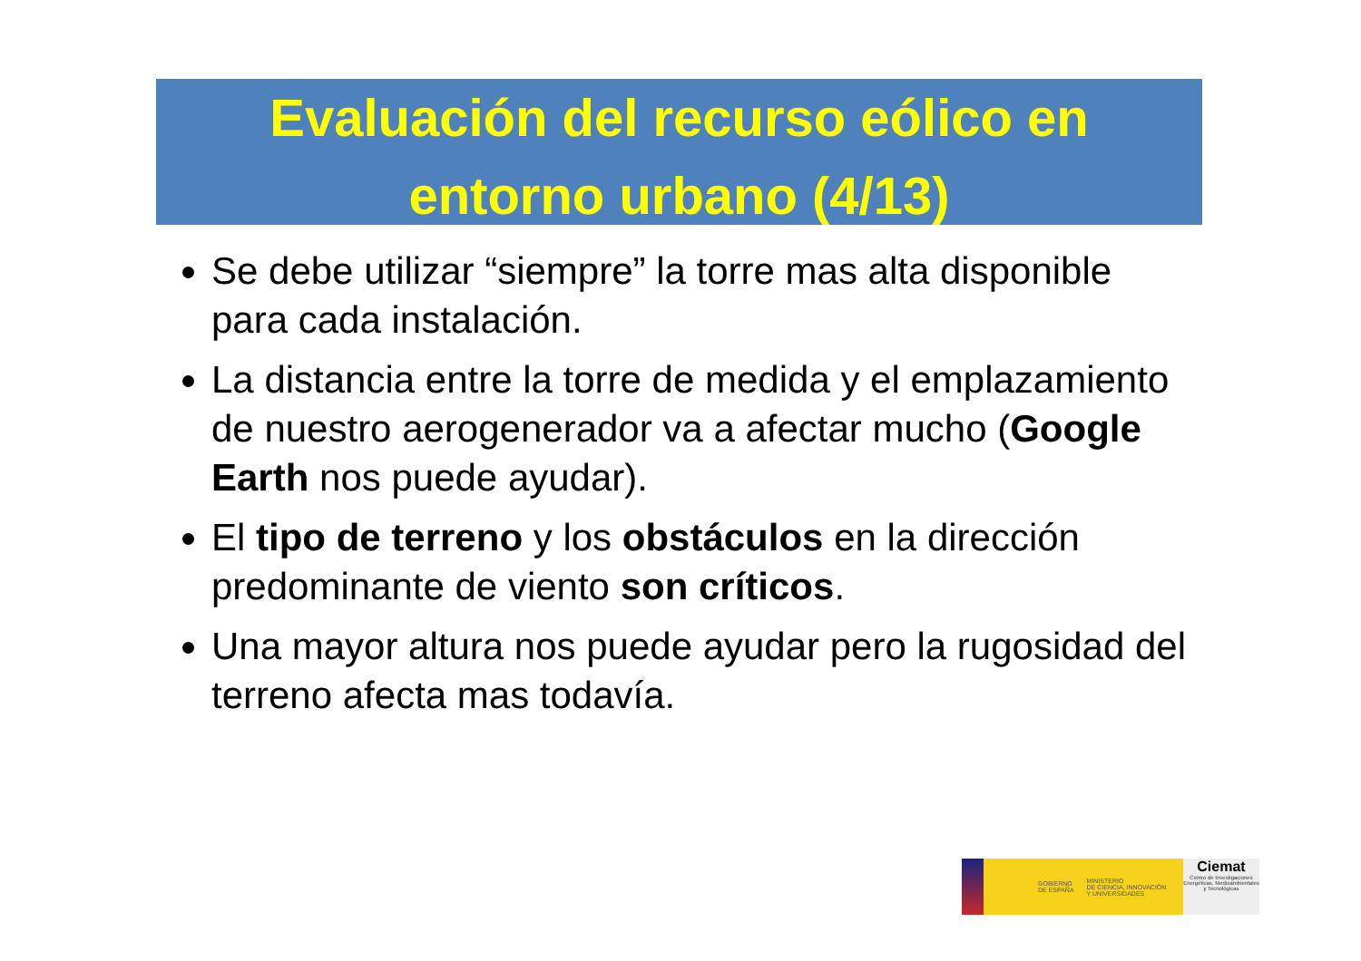Evaluación del recurso eólico en
entorno urbano (4/13)
Se debe utilizar “siempre” la torre mas alta disponible para cada instalación.
La distancia entre la torre de medida y el emplazamiento de nuestro aerogenerador va a afectar mucho (Google Earth nos puede ayudar).
El tipo de terreno y los obstáculos en la dirección predominante de viento son críticos.
Una mayor altura nos puede ayudar pero la rugosidad del terreno afecta mas todavía.
GOBIERNO
DE ESPAÑA MINISTERIO
DE CIENCIA, INNOVACIÓN
Y UNIVERSIDADES
Ciemat
Centro de Investigaciones Energéticas, Medioambientales y Tecnológicas